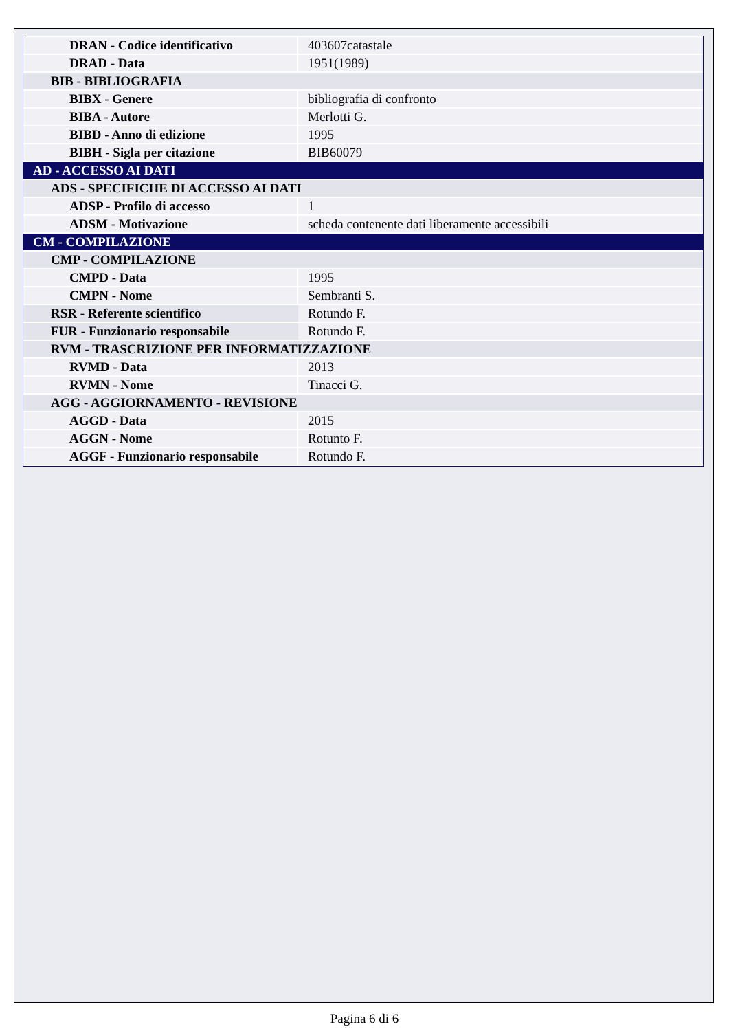| DRAN - Codice identificativo | 403607catastale |
| DRAD - Data | 1951(1989) |
| BIB - BIBLIOGRAFIA | |
| BIBX - Genere | bibliografia di confronto |
| BIBA - Autore | Merlotti G. |
| BIBD - Anno di edizione | 1995 |
| BIBH - Sigla per citazione | BIB60079 |
| AD - ACCESSO AI DATI | |
| ADS - SPECIFICHE DI ACCESSO AI DATI | |
| ADSP - Profilo di accesso | 1 |
| ADSM - Motivazione | scheda contenente dati liberamente accessibili |
| CM - COMPILAZIONE | |
| CMP - COMPILAZIONE | |
| CMPD - Data | 1995 |
| CMPN - Nome | Sembranti S. |
| RSR - Referente scientifico | Rotundo F. |
| FUR - Funzionario responsabile | Rotundo F. |
| RVM - TRASCRIZIONE PER INFORMATIZZAZIONE | |
| RVMD - Data | 2013 |
| RVMN - Nome | Tinacci G. |
| AGG - AGGIORNAMENTO - REVISIONE | |
| AGGD - Data | 2015 |
| AGGN - Nome | Rotunto F. |
| AGGF - Funzionario responsabile | Rotundo F. |
Pagina 6 di 6